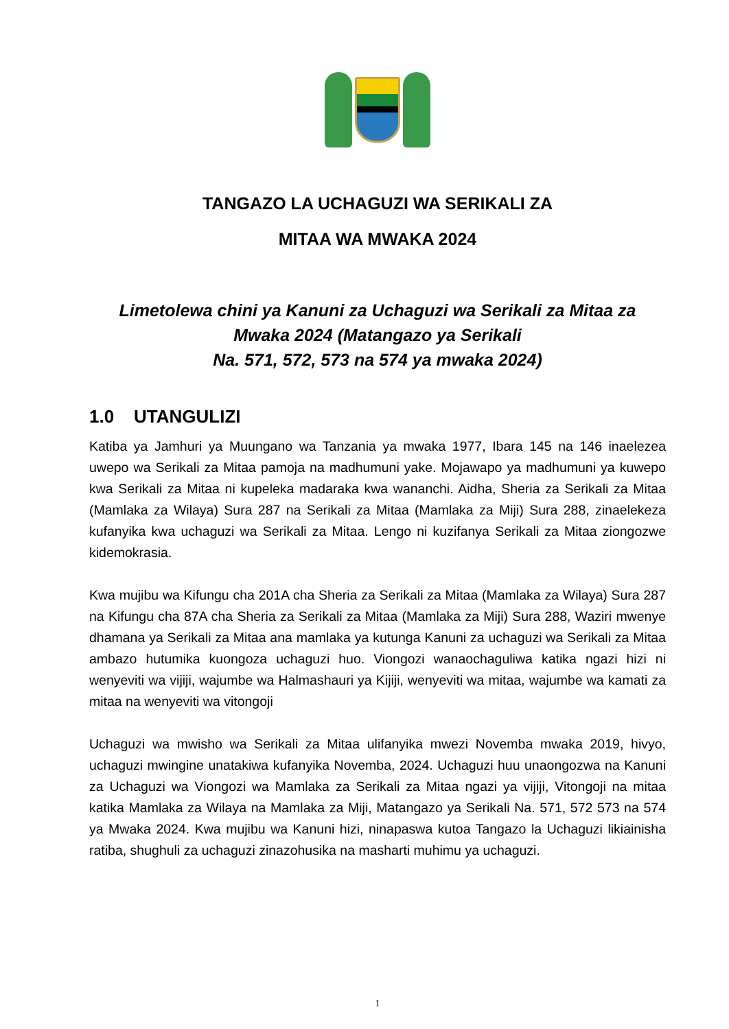TANGAZO LA UCHAGUZI WA SERIKALI ZA
MITAA WA MWAKA 2024
Limetolewa chini ya Kanuni za Uchaguzi wa Serikali za Mitaa za Mwaka 2024 (Matangazo ya Serikali
Na. 571, 572, 573 na 574 ya mwaka 2024)
1.0 UTANGULIZI
Katiba ya Jamhuri ya Muungano wa Tanzania ya mwaka 1977, Ibara 145 na 146 inaelezea uwepo wa Serikali za Mitaa pamoja na madhumuni yake. Mojawapo ya madhumuni ya kuwepo kwa Serikali za Mitaa ni kupeleka madaraka kwa wananchi. Aidha, Sheria za Serikali za Mitaa (Mamlaka za Wilaya) Sura 287 na Serikali za Mitaa (Mamlaka za Miji) Sura 288, zinaelekeza kufanyika kwa uchaguzi wa Serikali za Mitaa. Lengo ni kuzifanya Serikali za Mitaa ziongozwe kidemokrasia.
Kwa mujibu wa Kifungu cha 201A cha Sheria za Serikali za Mitaa (Mamlaka za Wilaya) Sura 287 na Kifungu cha 87A cha Sheria za Serikali za Mitaa (Mamlaka za Miji) Sura 288, Waziri mwenye dhamana ya Serikali za Mitaa ana mamlaka ya kutunga Kanuni za uchaguzi wa Serikali za Mitaa ambazo hutumika kuongoza uchaguzi huo. Viongozi wanaochaguliwa katika ngazi hizi ni wenyeviti wa vijiji, wajumbe wa Halmashauri ya Kijiji, wenyeviti wa mitaa, wajumbe wa kamati za mitaa na wenyeviti wa vitongoji
Uchaguzi wa mwisho wa Serikali za Mitaa ulifanyika mwezi Novemba mwaka 2019, hivyo, uchaguzi mwingine unatakiwa kufanyika Novemba, 2024. Uchaguzi huu unaongozwa na Kanuni za Uchaguzi wa Viongozi wa Mamlaka za Serikali za Mitaa ngazi ya vijiji, Vitongoji na mitaa katika Mamlaka za Wilaya na Mamlaka za Miji, Matangazo ya Serikali Na. 571, 572 573 na 574 ya Mwaka 2024. Kwa mujibu wa Kanuni hizi, ninapaswa kutoa Tangazo la Uchaguzi likiainisha ratiba, shughuli za uchaguzi zinazohusika na masharti muhimu ya uchaguzi.
1